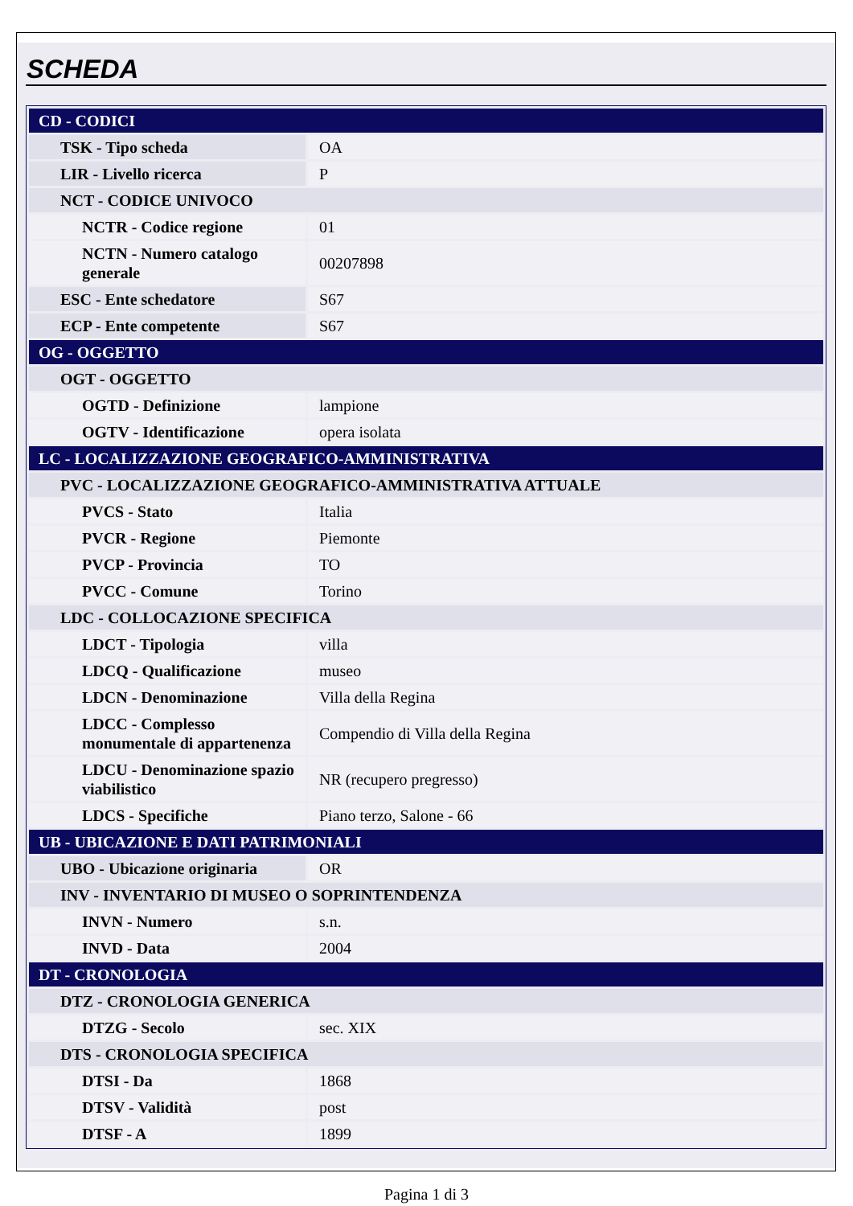SCHEDA
| CD - CODICI | |
| TSK - Tipo scheda | OA |
| LIR - Livello ricerca | P |
| NCT - CODICE UNIVOCO | |
| NCTR - Codice regione | 01 |
| NCTN - Numero catalogo generale | 00207898 |
| ESC - Ente schedatore | S67 |
| ECP - Ente competente | S67 |
| OG - OGGETTO | |
| OGT - OGGETTO | |
| OGTD - Definizione | lampione |
| OGTV - Identificazione | opera isolata |
| LC - LOCALIZZAZIONE GEOGRAFICO-AMMINISTRATIVA | |
| PVC - LOCALIZZAZIONE GEOGRAFICO-AMMINISTRATIVA ATTUALE | |
| PVCS - Stato | Italia |
| PVCR - Regione | Piemonte |
| PVCP - Provincia | TO |
| PVCC - Comune | Torino |
| LDC - COLLOCAZIONE SPECIFICA | |
| LDCT - Tipologia | villa |
| LDCQ - Qualificazione | museo |
| LDCN - Denominazione | Villa della Regina |
| LDCC - Complesso monumentale di appartenenza | Compendio di Villa della Regina |
| LDCU - Denominazione spazio viabilistico | NR (recupero pregresso) |
| LDCS - Specifiche | Piano terzo, Salone - 66 |
| UB - UBICAZIONE E DATI PATRIMONIALI | |
| UBO - Ubicazione originaria | OR |
| INV - INVENTARIO DI MUSEO O SOPRINTENDENZA | |
| INVN - Numero | s.n. |
| INVD - Data | 2004 |
| DT - CRONOLOGIA | |
| DTZ - CRONOLOGIA GENERICA | |
| DTZG - Secolo | sec. XIX |
| DTS - CRONOLOGIA SPECIFICA | |
| DTSI - Da | 1868 |
| DTSV - Validità | post |
| DTSF - A | 1899 |
Pagina 1 di 3